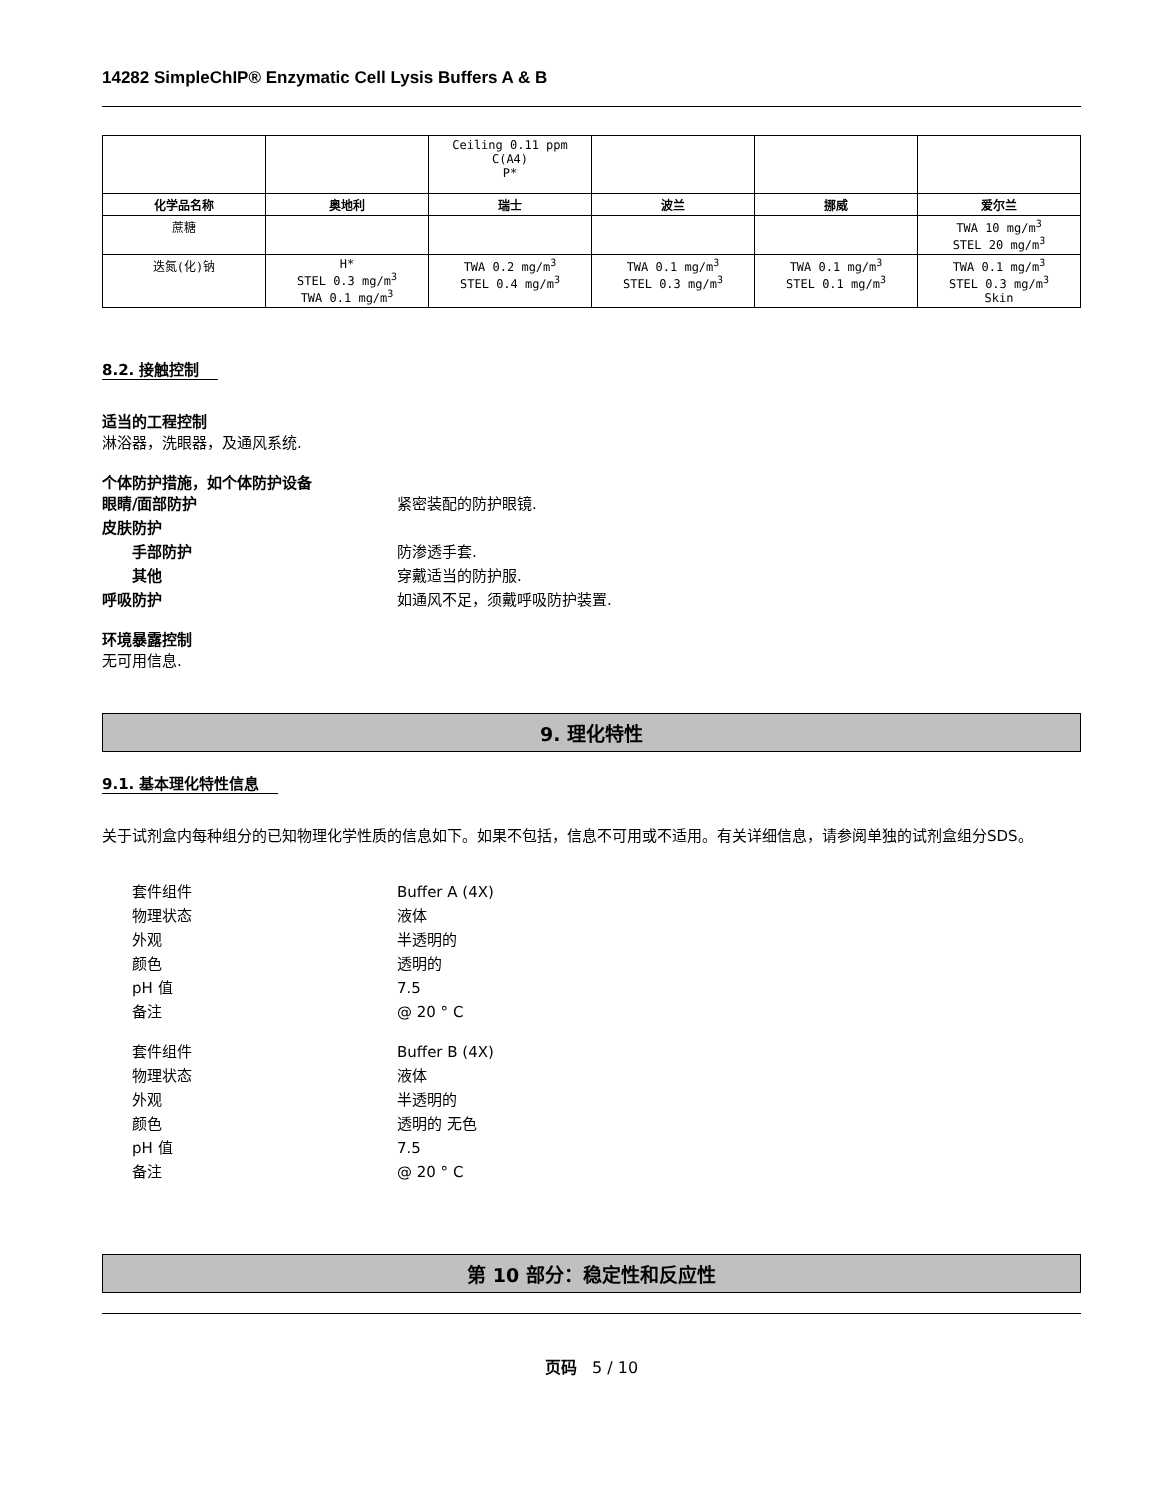14282 SimpleChIP® Enzymatic Cell Lysis Buffers A & B
| | | Ceiling 0.11 ppm C(A4) P* | | | |
| 化学品名称 | 奥地利 | 瑞士 | 波兰 | 挪威 | 爱尔兰 |
| 蔗糖 | | | | | TWA 10 mg/m<sup>3</sup> STEL 20 mg/m<sup>3</sup> |
| 迭氮(化)钠 | H* STEL 0.3 mg/m<sup>3</sup> TWA 0.1 mg/m<sup>3</sup> | TWA 0.2 mg/m<sup>3</sup> STEL 0.4 mg/m<sup>3</sup> | TWA 0.1 mg/m<sup>3</sup> STEL 0.3 mg/m<sup>3</sup> | TWA 0.1 mg/m<sup>3</sup> STEL 0.1 mg/m<sup>3</sup> | TWA 0.1 mg/m<sup>3</sup> STEL 0.3 mg/m<sup>3</sup> Skin |
8.2. 接触控制
适当的工程控制
淋浴器，洗眼器，及通风系统.
个体防护措施，如个体防护设备
眼睛/面部防护 紧密装配的防护眼镜.
皮肤防护
手部防护 防渗透手套.
其他 穿戴适当的防护服.
呼吸防护 如通风不足，须戴呼吸防护装置.
环境暴露控制
无可用信息.
9. 理化特性
9.1. 基本理化特性信息
关于试剂盒内每种组分的已知物理化学性质的信息如下。如果不包括，信息不可用或不适用。有关详细信息，请参阅单独的试剂盒组分SDS。
套件组件 Buffer A (4X)
物理状态 液体
外观 半透明的
颜色 透明的
pH 值 7.5
备注 @ 20 ° C
套件组件 Buffer B (4X)
物理状态 液体
外观 半透明的
颜色 透明的 无色
pH 值 7.5
备注 @ 20 ° C
第 10 部分：稳定性和反应性
页码 5 / 10